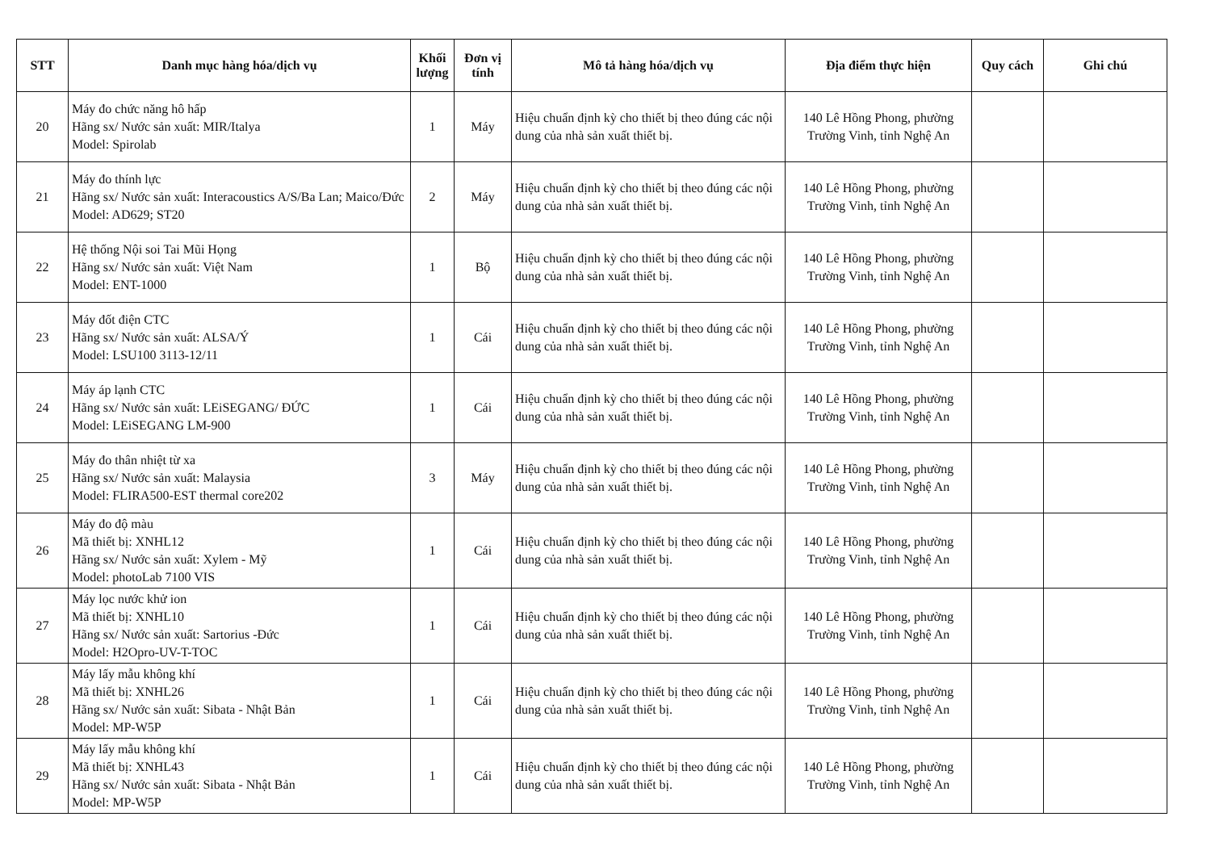| STT | Danh mục hàng hóa/dịch vụ | Khối lượng | Đơn vị tính | Mô tả hàng hóa/dịch vụ | Địa điểm thực hiện | Quy cách | Ghi chú |
| --- | --- | --- | --- | --- | --- | --- | --- |
| 20 | Máy đo chức năng hô hấp Hãng sx/ Nước sản xuất: MIR/Italya Model: Spirolab | 1 | Máy | Hiệu chuẩn định kỳ cho thiết bị theo đúng các nội dung của nhà sản xuất thiết bị. | 140 Lê Hồng Phong, phường Trường Vinh, tỉnh Nghệ An | | |
| 21 | Máy đo thính lực Hãng sx/ Nước sản xuất: Interacoustics A/S/Ba Lan; Maico/Đức Model: AD629; ST20 | 2 | Máy | Hiệu chuẩn định kỳ cho thiết bị theo đúng các nội dung của nhà sản xuất thiết bị. | 140 Lê Hồng Phong, phường Trường Vinh, tỉnh Nghệ An | | |
| 22 | Hệ thống Nội soi Tai Mũi Họng Hãng sx/ Nước sản xuất: Việt Nam Model: ENT-1000 | 1 | Bộ | Hiệu chuẩn định kỳ cho thiết bị theo đúng các nội dung của nhà sản xuất thiết bị. | 140 Lê Hồng Phong, phường Trường Vinh, tỉnh Nghệ An | | |
| 23 | Máy đốt điện CTC Hãng sx/ Nước sản xuất: ALSA/Ý Model: LSU100 3113-12/11 | 1 | Cái | Hiệu chuẩn định kỳ cho thiết bị theo đúng các nội dung của nhà sản xuất thiết bị. | 140 Lê Hồng Phong, phường Trường Vinh, tỉnh Nghệ An | | |
| 24 | Máy áp lạnh CTC Hãng sx/ Nước sản xuất: LEiSEGANG/ ĐỨC Model: LEiSEGANG LM-900 | 1 | Cái | Hiệu chuẩn định kỳ cho thiết bị theo đúng các nội dung của nhà sản xuất thiết bị. | 140 Lê Hồng Phong, phường Trường Vinh, tỉnh Nghệ An | | |
| 25 | Máy đo thân nhiệt từ xa Hãng sx/ Nước sản xuất: Malaysia Model: FLIRA500-EST thermal core202 | 3 | Máy | Hiệu chuẩn định kỳ cho thiết bị theo đúng các nội dung của nhà sản xuất thiết bị. | 140 Lê Hồng Phong, phường Trường Vinh, tỉnh Nghệ An | | |
| 26 | Máy đo độ màu Mã thiết bị: XNHL12 Hãng sx/ Nước sản xuất: Xylem - Mỹ Model: photoLab 7100 VIS | 1 | Cái | Hiệu chuẩn định kỳ cho thiết bị theo đúng các nội dung của nhà sản xuất thiết bị. | 140 Lê Hồng Phong, phường Trường Vinh, tỉnh Nghệ An | | |
| 27 | Máy lọc nước khử ion Mã thiết bị: XNHL10 Hãng sx/ Nước sản xuất: Sartorius -Đức Model: H2Opro-UV-T-TOC | 1 | Cái | Hiệu chuẩn định kỳ cho thiết bị theo đúng các nội dung của nhà sản xuất thiết bị. | 140 Lê Hồng Phong, phường Trường Vinh, tỉnh Nghệ An | | |
| 28 | Máy lấy mẫu không khí Mã thiết bị: XNHL26 Hãng sx/ Nước sản xuất: Sibata - Nhật Bản Model: MP-W5P | 1 | Cái | Hiệu chuẩn định kỳ cho thiết bị theo đúng các nội dung của nhà sản xuất thiết bị. | 140 Lê Hồng Phong, phường Trường Vinh, tỉnh Nghệ An | | |
| 29 | Máy lấy mẫu không khí Mã thiết bị: XNHL43 Hãng sx/ Nước sản xuất: Sibata - Nhật Bản Model: MP-W5P | 1 | Cái | Hiệu chuẩn định kỳ cho thiết bị theo đúng các nội dung của nhà sản xuất thiết bị. | 140 Lê Hồng Phong, phường Trường Vinh, tỉnh Nghệ An | | |